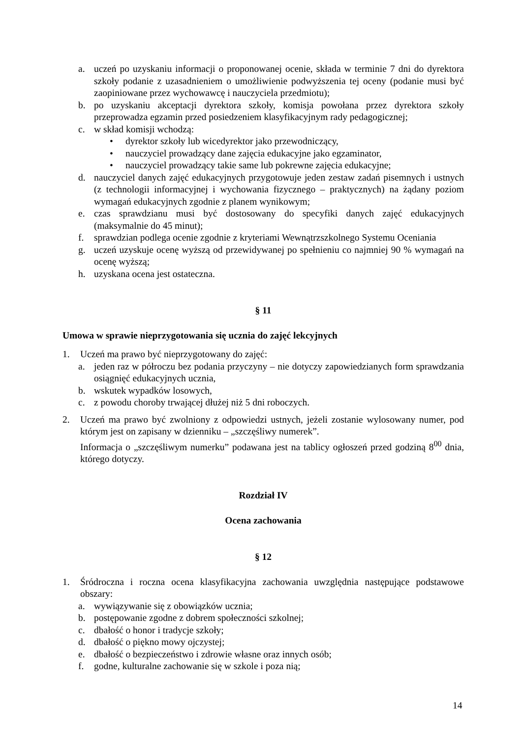a. uczeń po uzyskaniu informacji o proponowanej ocenie, składa w terminie 7 dni do dyrektora szkoły podanie z uzasadnieniem o umożliwienie podwyższenia tej oceny (podanie musi być zaopiniowane przez wychowawcę i nauczyciela przedmiotu);
b. po uzyskaniu akceptacji dyrektora szkoły, komisja powołana przez dyrektora szkoły przeprowadza egzamin przed posiedzeniem klasyfikacyjnym rady pedagogicznej;
c. w skład komisji wchodzą:
• dyrektor szkoły lub wicedyrektor jako przewodniczący,
• nauczyciel prowadzący dane zajęcia edukacyjne jako egzaminator,
• nauczyciel prowadzący takie same lub pokrewne zajęcia edukacyjne;
d. nauczyciel danych zajęć edukacyjnych przygotowuje jeden zestaw zadań pisemnych i ustnych (z technologii informacyjnej i wychowania fizycznego – praktycznych) na żądany poziom wymagań edukacyjnych zgodnie z planem wynikowym;
e. czas sprawdzianu musi być dostosowany do specyfiki danych zajęć edukacyjnych (maksymalnie do 45 minut);
f. sprawdzian podlega ocenie zgodnie z kryteriami Wewnątrzszkolnego Systemu Oceniania
g. uczeń uzyskuje ocenę wyższą od przewidywanej po spełnieniu co najmniej 90 % wymagań na ocenę wyższą;
h. uzyskana ocena jest ostateczna.
§ 11
Umowa w sprawie nieprzygotowania się ucznia do zajęć lekcyjnych
1. Uczeń ma prawo być nieprzygotowany do zajęć:
a. jeden raz w półroczu bez podania przyczyny – nie dotyczy zapowiedzianych form sprawdzania osiągnięć edukacyjnych ucznia,
b. wskutek wypadków losowych,
c. z powodu choroby trwającej dłużej niż 5 dni roboczych.
2. Uczeń ma prawo być zwolniony z odpowiedzi ustnych, jeżeli zostanie wylosowany numer, pod którym jest on zapisany w dzienniku – „szczęśliwy numerek”.
Informacja o „szczęśliwym numerku” podawana jest na tablicy ogłoszeń przed godziną 8<sup>00</sup> dnia, którego dotyczy.
Rozdział IV
Ocena zachowania
§ 12
1. Śródroczna i roczna ocena klasyfikacyjna zachowania uwzględnia następujące podstawowe obszary:
a. wywiązywanie się z obowiązków ucznia;
b. postępowanie zgodne z dobrem społeczności szkolnej;
c. dbałość o honor i tradycje szkoły;
d. dbałość o piękno mowy ojczystej;
e. dbałość o bezpieczeństwo i zdrowie własne oraz innych osób;
f. godne, kulturalne zachowanie się w szkole i poza nią;
14